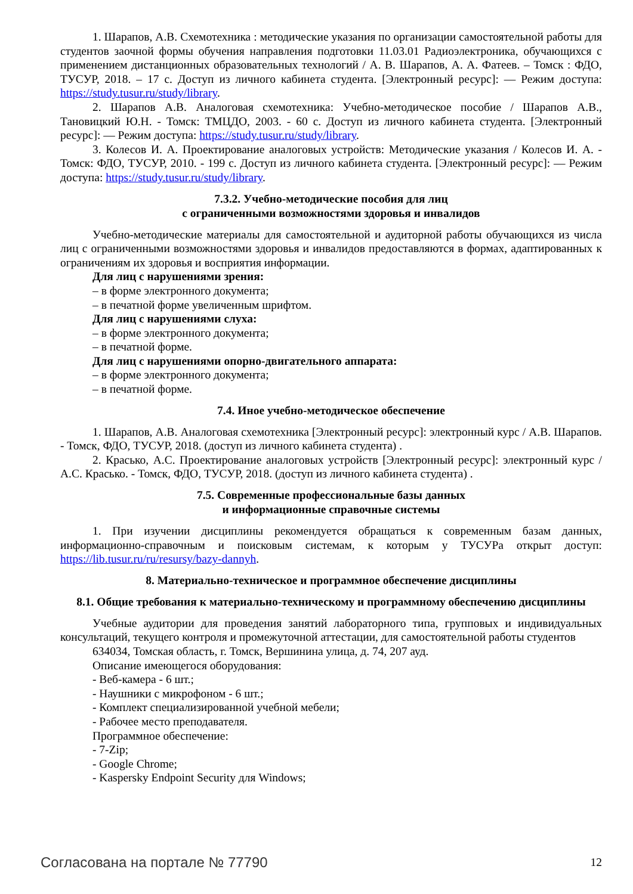1. Шарапов, А.В. Схемотехника : методические указания по организации самостоятельной работы для студентов заочной формы обучения направления подготовки 11.03.01 Радиоэлектроника, обучающихся с применением дистанционных образовательных технологий / А. В. Шарапов, А. А. Фатеев. – Томск : ФДО, ТУСУР, 2018. – 17 с. Доступ из личного кабинета студента. [Электронный ресурс]: — Режим доступа: https://study.tusur.ru/study/library.
2. Шарапов А.В. Аналоговая схемотехника: Учебно-методическое пособие / Шарапов А.В., Тановицкий Ю.Н. - Томск: ТМЦДО, 2003. - 60 с. Доступ из личного кабинета студента. [Электронный ресурс]: — Режим доступа: https://study.tusur.ru/study/library.
3. Колесов И. А. Проектирование аналоговых устройств: Методические указания / Колесов И. А. - Томск: ФДО, ТУСУР, 2010. - 199 с. Доступ из личного кабинета студента. [Электронный ресурс]: — Режим доступа: https://study.tusur.ru/study/library.
7.3.2. Учебно-методические пособия для лиц
с ограниченными возможностями здоровья и инвалидов
Учебно-методические материалы для самостоятельной и аудиторной работы обучающихся из числа лиц с ограниченными возможностями здоровья и инвалидов предоставляются в формах, адаптированных к ограничениям их здоровья и восприятия информации.
Для лиц с нарушениями зрения:
– в форме электронного документа;
– в печатной форме увеличенным шрифтом.
Для лиц с нарушениями слуха:
– в форме электронного документа;
– в печатной форме.
Для лиц с нарушениями опорно-двигательного аппарата:
– в форме электронного документа;
– в печатной форме.
7.4. Иное учебно-методическое обеспечение
1. Шарапов, А.В. Аналоговая схемотехника [Электронный ресурс]: электронный курс / А.В. Шарапов. - Томск, ФДО, ТУСУР, 2018. (доступ из личного кабинета студента) .
2. Красько, А.С. Проектирование аналоговых устройств [Электронный ресурс]: электронный курс / А.С. Красько. - Томск, ФДО, ТУСУР, 2018. (доступ из личного кабинета студента) .
7.5. Современные профессиональные базы данных
и информационные справочные системы
1. При изучении дисциплины рекомендуется обращаться к современным базам данных, информационно-справочным и поисковым системам, к которым у ТУСУРа открыт доступ: https://lib.tusur.ru/ru/resursy/bazy-dannyh.
8. Материально-техническое и программное обеспечение дисциплины
8.1. Общие требования к материально-техническому и программному обеспечению дисциплины
Учебные аудитории для проведения занятий лабораторного типа, групповых и индивидуальных консультаций, текущего контроля и промежуточной аттестации, для самостоятельной работы студентов
634034, Томская область, г. Томск, Вершинина улица, д. 74, 207 ауд.
Описание имеющегося оборудования:
- Веб-камера - 6 шт.;
- Наушники с микрофоном - 6 шт.;
- Комплект специализированной учебной мебели;
- Рабочее место преподавателя.
Программное обеспечение:
- 7-Zip;
- Google Chrome;
- Kaspersky Endpoint Security для Windows;
Согласована на портале № 77790 12